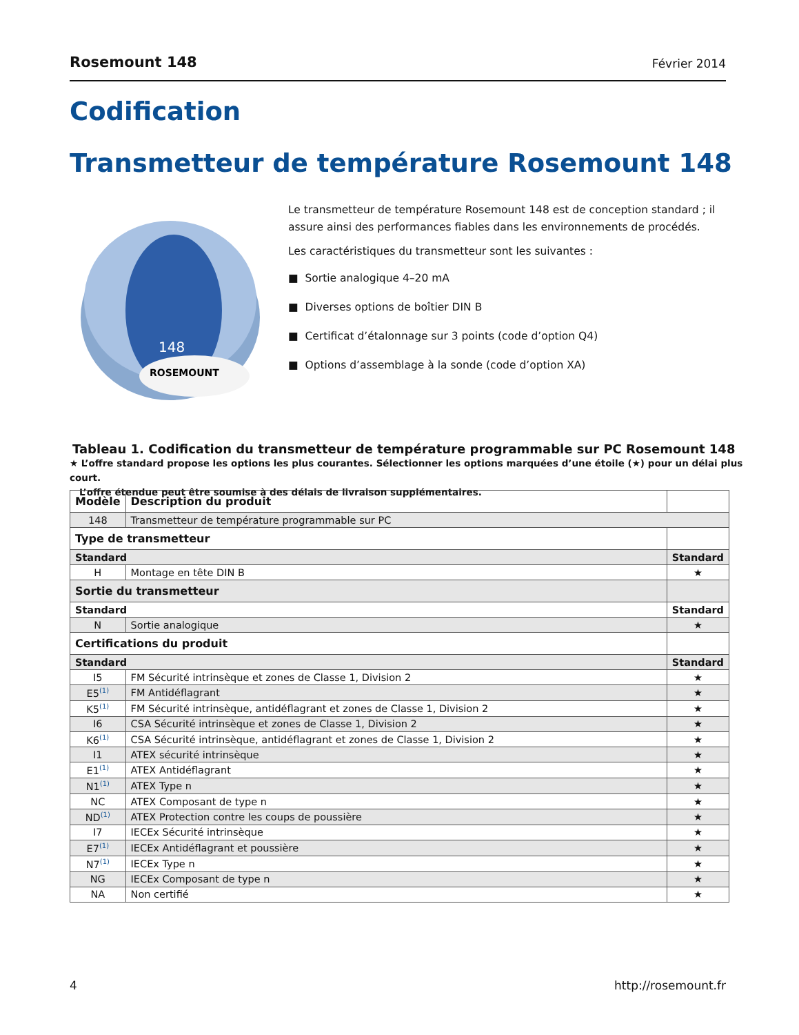Rosemount 148 Février 2014
Codification
Transmetteur de température Rosemount 148
148
ROSEMOUNT
Le transmetteur de température Rosemount 148 est de conception standard ; il assure ainsi des performances fiables dans les environnements de procédés.
Les caractéristiques du transmetteur sont les suivantes :
■ Sortie analogique 4–20 mA
■ Diverses options de boîtier DIN B
■ Certificat d’étalonnage sur 3 points (code d’option Q4)
■ Options d’assemblage à la sonde (code d’option XA)
Tableau 1. Codification du transmetteur de température programmable sur PC Rosemount 148
★ L’offre standard propose les options les plus courantes. Sélectionner les options marquées d’une étoile (★) pour un délai plus court.
L’offre étendue peut être soumise à des délais de livraison supplémentaires.
| Modèle | Description du produit | |
| --- | --- | --- |
| 148 | Transmetteur de température programmable sur PC | |
| Type de transmetteur | | |
| Standard | | Standard |
| H | Montage en tête DIN B | ★ |
| Sortie du transmetteur | | |
| Standard | | Standard |
| N | Sortie analogique | ★ |
| Certifications du produit | | |
| Standard | | Standard |
| I5 | FM Sécurité intrinsèque et zones de Classe 1, Division 2 | ★ |
| E5<sup>(1)</sup> | FM Antidéflagrant | ★ |
| K5<sup>(1)</sup> | FM Sécurité intrinsèque, antidéflagrant et zones de Classe 1, Division 2 | ★ |
| I6 | CSA Sécurité intrinsèque et zones de Classe 1, Division 2 | ★ |
| K6<sup>(1)</sup> | CSA Sécurité intrinsèque, antidéflagrant et zones de Classe 1, Division 2 | ★ |
| I1 | ATEX sécurité intrinsèque | ★ |
| E1<sup>(1)</sup> | ATEX Antidéflagrant | ★ |
| N1<sup>(1)</sup> | ATEX Type n | ★ |
| NC | ATEX Composant de type n | ★ |
| ND<sup>(1)</sup> | ATEX Protection contre les coups de poussière | ★ |
| I7 | IECEx Sécurité intrinsèque | ★ |
| E7<sup>(1)</sup> | IECEx Antidéflagrant et poussière | ★ |
| N7<sup>(1)</sup> | IECEx Type n | ★ |
| NG | IECEx Composant de type n | ★ |
| NA | Non certifié | ★ |
4 http://rosemount.fr